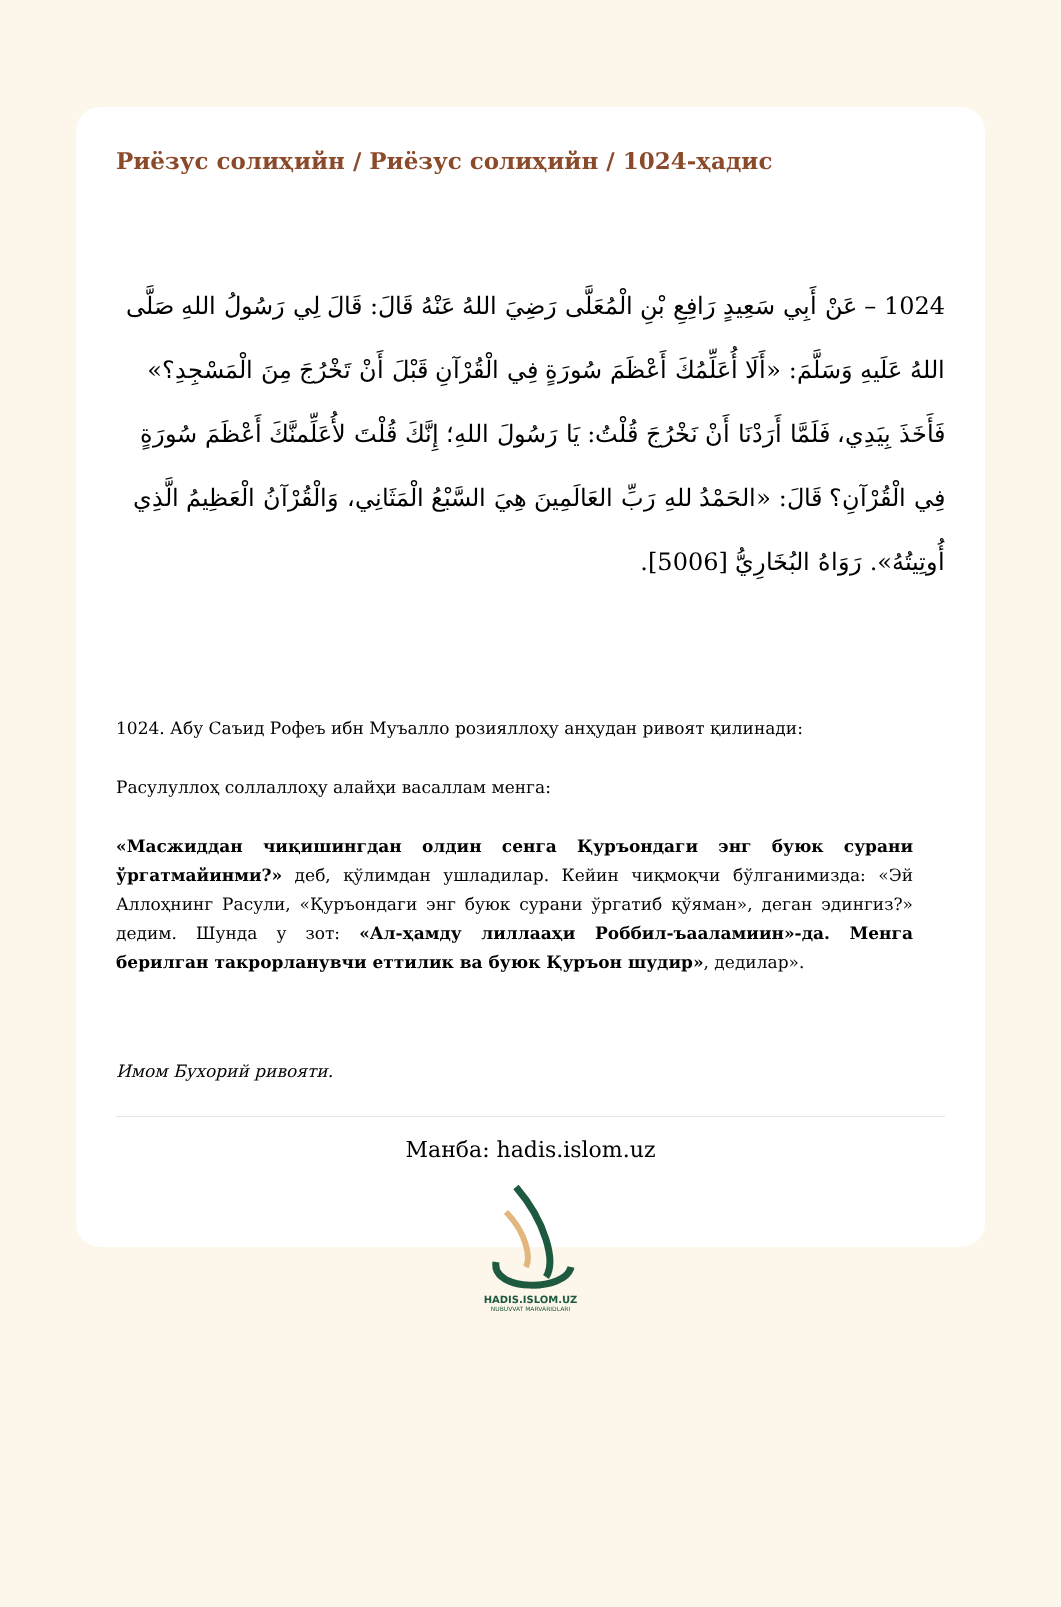Риёзус солиҳийн / Риёзус солиҳийн / 1024-ҳадис
1024 – عَنْ أَبِي سَعِيدٍ رَافِعِ بْنِ الْمُعَلَّى رَضِيَ اللهُ عَنْهُ قَالَ: قَالَ لِي رَسُولُ اللهِ صَلَّى اللهُ عَلَيهِ وَسَلَّمَ: «أَلَا أُعَلِّمُكَ أَعْظَمَ سُورَةٍ فِي الْقُرْآنِ قَبْلَ أَنْ تَخْرُجَ مِنَ الْمَسْجِدِ؟» فَأَخَذَ بِيَدِي، فَلَمَّا أَرَدْنَا أَنْ نَخْرُجَ قُلْتُ: يَا رَسُولَ اللهِ؛ إِنَّكَ قُلْتَ لأُعَلِّمنَّكَ أَعْظَمَ سُورَةٍ فِي الْقُرْآنِ؟ قَالَ: «الحَمْدُ للهِ رَبِّ العَالَمِينَ هِيَ السَّبْعُ الْمَثَانِي، وَالْقُرْآنُ الْعَظِيمُ الَّذِي أُوتِيتُهُ». رَوَاهُ البُخَارِيُّ [5006].
1024. Абу Саъид Рофеъ ибн Муъалло розияллоҳу анҳудан ривоят қилинади:
Расулуллоҳ соллаллоҳу алайҳи васаллам менга:
«Масжиддан чиқишингдан олдин сенга Қуръондаги энг буюк сурани ўргатмайинми?» деб, қўлимдан ушладилар. Кейин чиқмоқчи бўлганимизда: «Эй Аллоҳнинг Расули, «Қуръондаги энг буюк сурани ўргатиб қўяман», деган эдингиз?» дедим. Шунда у зот: «Ал-ҳамду лиллааҳи Роббил-ъааламиин»-да. Менга берилган такрорланувчи еттилик ва буюк Қуръон шудир», дедилар».
Имом Бухорий ривояти.
Манба: hadis.islom.uz
HADIS.ISLOM.UZ
NUBUVVAT MARVARIDLARI